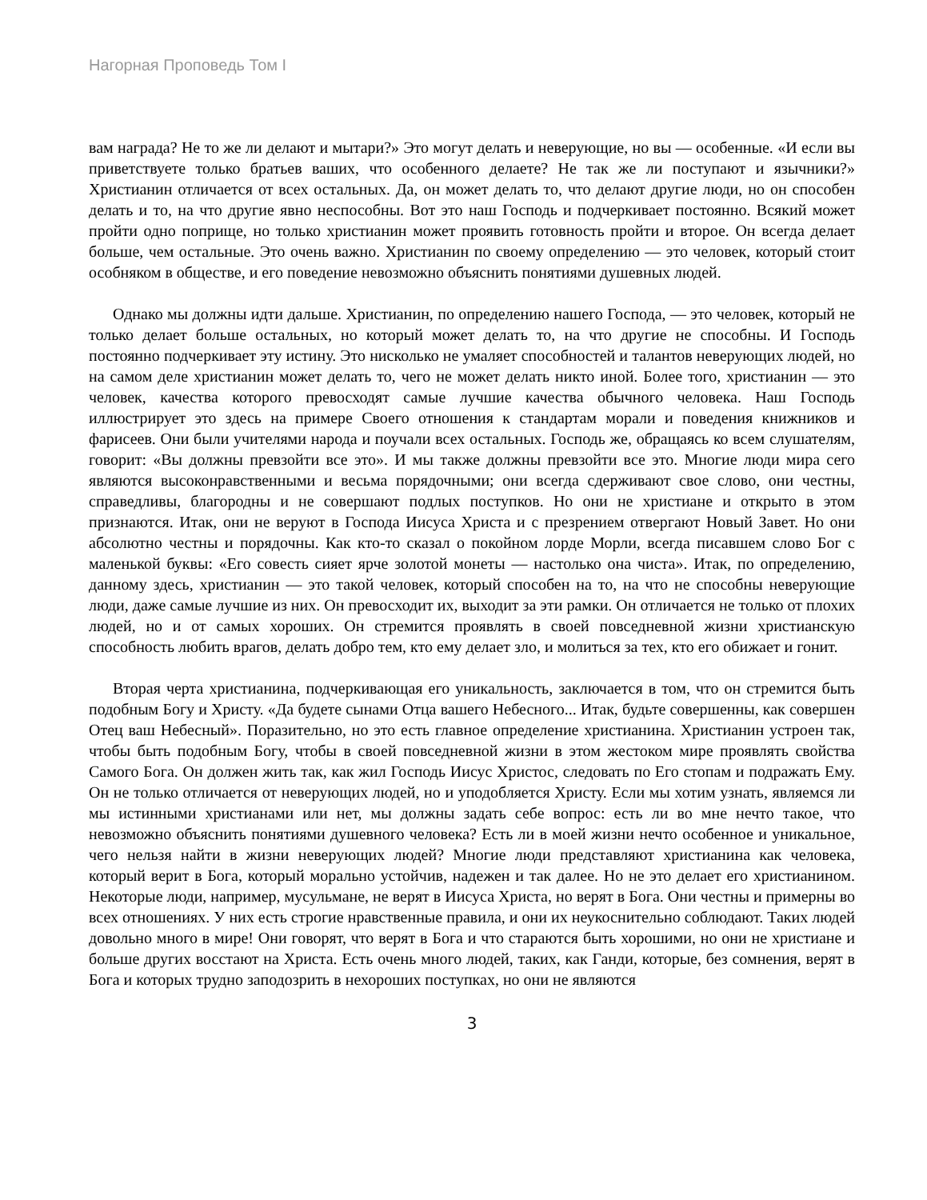Нагорная Проповедь Том I
вам награда? Не то же ли делают и мытари?» Это могут делать и неверующие, но вы — особенные. «И если вы приветствуете только братьев ваших, что особенного делаете? Не так же ли поступают и язычники?» Христианин отличается от всех остальных. Да, он может делать то, что делают другие люди, но он способен делать и то, на что другие явно неспособны. Вот это наш Господь и подчеркивает постоянно. Всякий может пройти одно поприще, но только христианин может проявить готовность пройти и второе. Он всегда делает больше, чем остальные. Это очень важно. Христианин по своему определению — это человек, который стоит особняком в обществе, и его поведение невозможно объяснить понятиями душевных людей.
Однако мы должны идти дальше. Христианин, по определению нашего Господа, — это человек, который не только делает больше остальных, но который может делать то, на что другие не способны. И Господь постоянно подчеркивает эту истину. Это нисколько не умаляет способностей и талантов неверующих людей, но на самом деле христианин может делать то, чего не может делать никто иной. Более того, христианин — это человек, качества которого превосходят самые лучшие качества обычного человека. Наш Господь иллюстрирует это здесь на примере Своего отношения к стандартам морали и поведения книжников и фарисеев. Они были учителями народа и поучали всех остальных. Господь же, обращаясь ко всем слушателям, говорит: «Вы должны превзойти все это». И мы также должны превзойти все это. Многие люди мира сего являются высоконравственными и весьма порядочными; они всегда сдерживают свое слово, они честны, справедливы, благородны и не совершают подлых поступков. Но они не христиане и открыто в этом признаются. Итак, они не веруют в Господа Иисуса Христа и с презрением отвергают Новый Завет. Но они абсолютно честны и порядочны. Как кто-то сказал о покойном лорде Морли, всегда писавшем слово Бог с маленькой буквы: «Его совесть сияет ярче золотой монеты — настолько она чиста». Итак, по определению, данному здесь, христианин — это такой человек, который способен на то, на что не способны неверующие люди, даже самые лучшие из них. Он превосходит их, выходит за эти рамки. Он отличается не только от плохих людей, но и от самых хороших. Он стремится проявлять в своей повседневной жизни христианскую способность любить врагов, делать добро тем, кто ему делает зло, и молиться за тех, кто его обижает и гонит.
Вторая черта христианина, подчеркивающая его уникальность, заключается в том, что он стремится быть подобным Богу и Христу. «Да будете сынами Отца вашего Небесного... Итак, будьте совершенны, как совершен Отец ваш Небесный». Поразительно, но это есть главное определение христианина. Христианин устроен так, чтобы быть подобным Богу, чтобы в своей повседневной жизни в этом жестоком мире проявлять свойства Самого Бога. Он должен жить так, как жил Господь Иисус Христос, следовать по Его стопам и подражать Ему. Он не только отличается от неверующих людей, но и уподобляется Христу. Если мы хотим узнать, являемся ли мы истинными христианами или нет, мы должны задать себе вопрос: есть ли во мне нечто такое, что невозможно объяснить понятиями душевного человека? Есть ли в моей жизни нечто особенное и уникальное, чего нельзя найти в жизни неверующих людей? Многие люди представляют христианина как человека, который верит в Бога, который морально устойчив, надежен и так далее. Но не это делает его христианином. Некоторые люди, например, мусульмане, не верят в Иисуса Христа, но верят в Бога. Они честны и примерны во всех отношениях. У них есть строгие нравственные правила, и они их неукоснительно соблюдают. Таких людей довольно много в мире! Они говорят, что верят в Бога и что стараются быть хорошими, но они не христиане и больше других восстают на Христа. Есть очень много людей, таких, как Ганди, которые, без сомнения, верят в Бога и которых трудно заподозрить в нехороших поступках, но они не являются
3